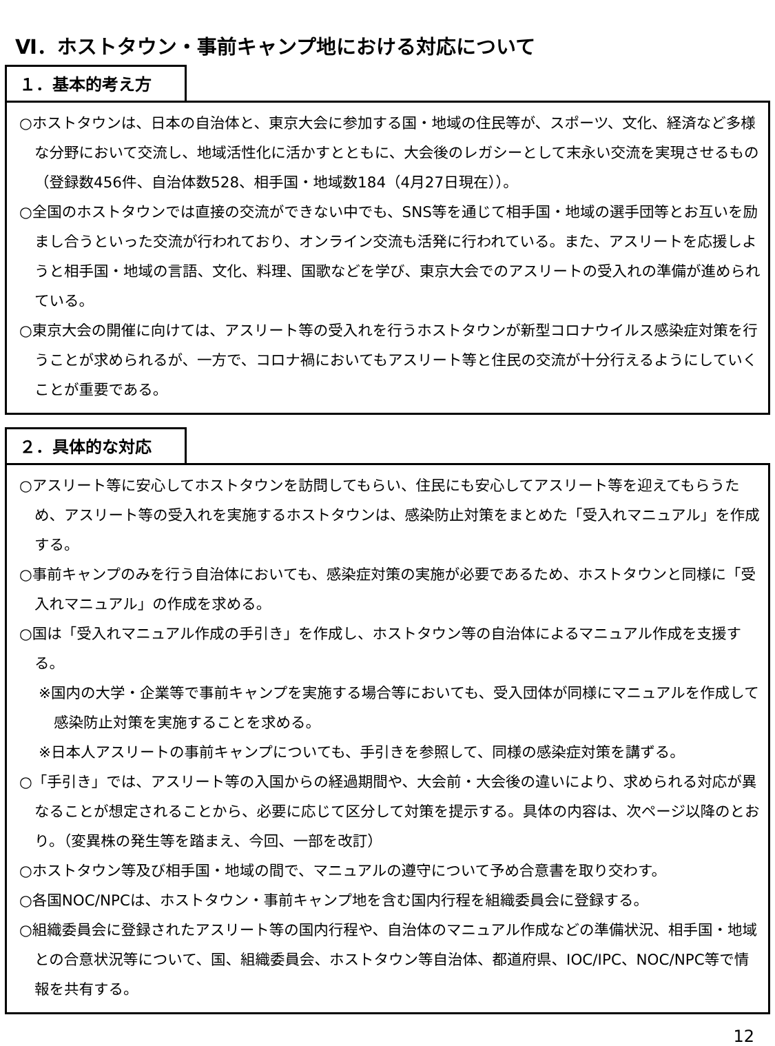Ⅵ．ホストタウン・事前キャンプ地における対応について
１．基本的考え方
○ホストタウンは、日本の自治体と、東京大会に参加する国・地域の住民等が、スポーツ、文化、経済など多様な分野において交流し、地域活性化に活かすとともに、大会後のレガシーとして末永い交流を実現させるもの（登録数456件、自治体数528、相手国・地域数184（4月27日現在））。
○全国のホストタウンでは直接の交流ができない中でも、SNS等を通じて相手国・地域の選手団等とお互いを励まし合うといった交流が行われており、オンライン交流も活発に行われている。また、アスリートを応援しようと相手国・地域の言語、文化、料理、国歌などを学び、東京大会でのアスリートの受入れの準備が進められている。
○東京大会の開催に向けては、アスリート等の受入れを行うホストタウンが新型コロナウイルス感染症対策を行うことが求められるが、一方で、コロナ禍においてもアスリート等と住民の交流が十分行えるようにしていくことが重要である。
２．具体的な対応
○アスリート等に安心してホストタウンを訪問してもらい、住民にも安心してアスリート等を迎えてもらうため、アスリート等の受入れを実施するホストタウンは、感染防止対策をまとめた「受入れマニュアル」を作成する。
○事前キャンプのみを行う自治体においても、感染症対策の実施が必要であるため、ホストタウンと同様に「受入れマニュアル」の作成を求める。
○国は「受入れマニュアル作成の手引き」を作成し、ホストタウン等の自治体によるマニュアル作成を支援する。
※国内の大学・企業等で事前キャンプを実施する場合等においても、受入団体が同様にマニュアルを作成して感染防止対策を実施することを求める。
※日本人アスリートの事前キャンプについても、手引きを参照して、同様の感染症対策を講ずる。
○「手引き」では、アスリート等の入国からの経過期間や、大会前・大会後の違いにより、求められる対応が異なることが想定されることから、必要に応じて区分して対策を提示する。具体の内容は、次ページ以降のとおり。（変異株の発生等を踏まえ、今回、一部を改訂）
○ホストタウン等及び相手国・地域の間で、マニュアルの遵守について予め合意書を取り交わす。
○各国NOC/NPCは、ホストタウン・事前キャンプ地を含む国内行程を組織委員会に登録する。
○組織委員会に登録されたアスリート等の国内行程や、自治体のマニュアル作成などの準備状況、相手国・地域との合意状況等について、国、組織委員会、ホストタウン等自治体、都道府県、IOC/IPC、NOC/NPC等で情報を共有する。
12